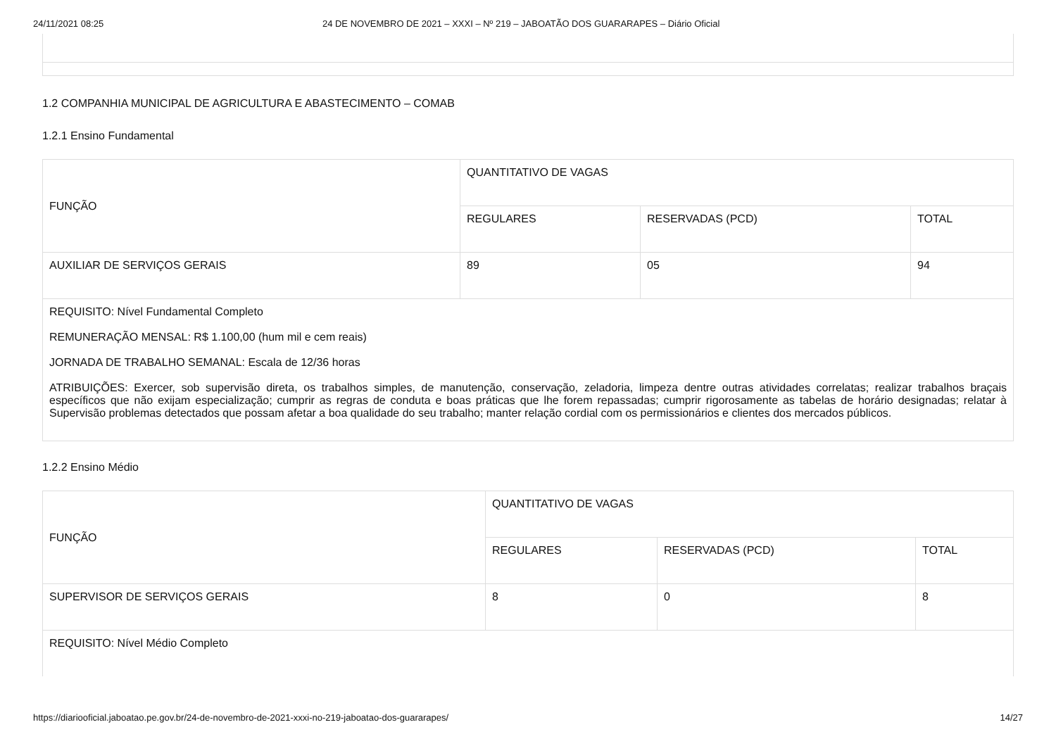24/11/2021 08:25 24 DE NOVEMBRO DE 2021 – XXXI – Nº 219 – JABOATÃO DOS GUARARAPES – Diário Oficial
1.2 COMPANHIA MUNICIPAL DE AGRICULTURA E ABASTECIMENTO – COMAB
1.2.1 Ensino Fundamental
| FUNÇÃO | QUANTITATIVO DE VAGAS | | |
| | REGULARES | RESERVADAS (PCD) | TOTAL |
| AUXILIAR DE SERVIÇOS GERAIS | 89 | 05 | 94 |
| REQUISITO: Nível Fundamental Completo REMUNERAÇÃO MENSAL: R$ 1.100,00 (hum mil e cem reais) JORNADA DE TRABALHO SEMANAL: Escala de 12/36 horas ATRIBUIÇÕES: Exercer, sob supervisão direta, os trabalhos simples, de manutenção, conservação, zeladoria, limpeza dentre outras atividades correlatas; realizar trabalhos braçais específicos que não exijam especialização; cumprir as regras de conduta e boas práticas que lhe forem repassadas; cumprir rigorosamente as tabelas de horário designadas; relatar à Supervisão problemas detectados que possam afetar a boa qualidade do seu trabalho; manter relação cordial com os permissionários e clientes dos mercados públicos. | | | |
1.2.2 Ensino Médio
| FUNÇÃO | QUANTITATIVO DE VAGAS | | |
| | REGULARES | RESERVADAS (PCD) | TOTAL |
| SUPERVISOR DE SERVIÇOS GERAIS | 8 | 0 | 8 |
| REQUISITO: Nível Médio Completo | | | |
https://diariooficial.jaboatao.pe.gov.br/24-de-novembro-de-2021-xxxi-no-219-jaboatao-dos-guararapes/ 14/27